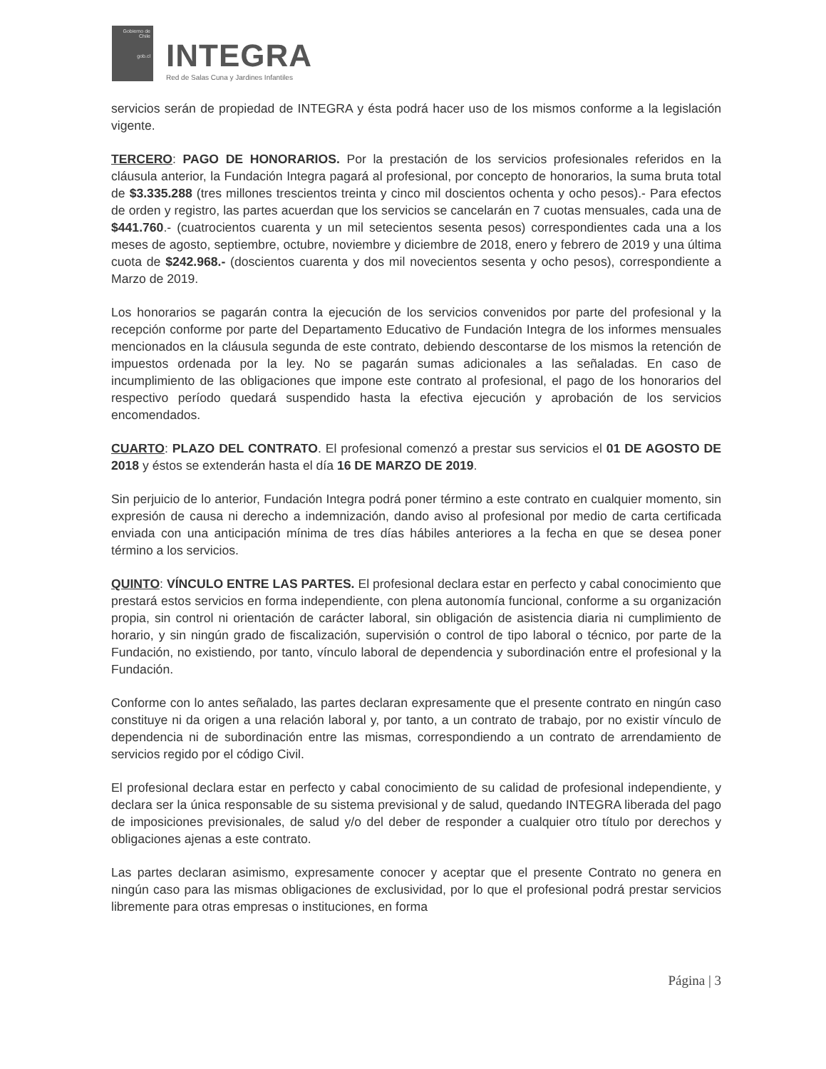Gobierno de Chile
gob.cl
INTEGRA
Red de Salas Cuna y Jardines Infantiles
servicios serán de propiedad de INTEGRA y ésta podrá hacer uso de los mismos conforme a la legislación vigente.
TERCERO: PAGO DE HONORARIOS. Por la prestación de los servicios profesionales referidos en la cláusula anterior, la Fundación Integra pagará al profesional, por concepto de honorarios, la suma bruta total de $3.335.288 (tres millones trescientos treinta y cinco mil doscientos ochenta y ocho pesos).- Para efectos de orden y registro, las partes acuerdan que los servicios se cancelarán en 7 cuotas mensuales, cada una de $441.760.- (cuatrocientos cuarenta y un mil setecientos sesenta pesos) correspondientes cada una a los meses de agosto, septiembre, octubre, noviembre y diciembre de 2018, enero y febrero de 2019 y una última cuota de $242.968.- (doscientos cuarenta y dos mil novecientos sesenta y ocho pesos), correspondiente a Marzo de 2019.
Los honorarios se pagarán contra la ejecución de los servicios convenidos por parte del profesional y la recepción conforme por parte del Departamento Educativo de Fundación Integra de los informes mensuales mencionados en la cláusula segunda de este contrato, debiendo descontarse de los mismos la retención de impuestos ordenada por la ley. No se pagarán sumas adicionales a las señaladas. En caso de incumplimiento de las obligaciones que impone este contrato al profesional, el pago de los honorarios del respectivo período quedará suspendido hasta la efectiva ejecución y aprobación de los servicios encomendados.
CUARTO: PLAZO DEL CONTRATO. El profesional comenzó a prestar sus servicios el 01 DE AGOSTO DE 2018 y éstos se extenderán hasta el día 16 DE MARZO DE 2019.
Sin perjuicio de lo anterior, Fundación Integra podrá poner término a este contrato en cualquier momento, sin expresión de causa ni derecho a indemnización, dando aviso al profesional por medio de carta certificada enviada con una anticipación mínima de tres días hábiles anteriores a la fecha en que se desea poner término a los servicios.
QUINTO: VÍNCULO ENTRE LAS PARTES. El profesional declara estar en perfecto y cabal conocimiento que prestará estos servicios en forma independiente, con plena autonomía funcional, conforme a su organización propia, sin control ni orientación de carácter laboral, sin obligación de asistencia diaria ni cumplimiento de horario, y sin ningún grado de fiscalización, supervisión o control de tipo laboral o técnico, por parte de la Fundación, no existiendo, por tanto, vínculo laboral de dependencia y subordinación entre el profesional y la Fundación.
Conforme con lo antes señalado, las partes declaran expresamente que el presente contrato en ningún caso constituye ni da origen a una relación laboral y, por tanto, a un contrato de trabajo, por no existir vínculo de dependencia ni de subordinación entre las mismas, correspondiendo a un contrato de arrendamiento de servicios regido por el código Civil.
El profesional declara estar en perfecto y cabal conocimiento de su calidad de profesional independiente, y declara ser la única responsable de su sistema previsional y de salud, quedando INTEGRA liberada del pago de imposiciones previsionales, de salud y/o del deber de responder a cualquier otro título por derechos y obligaciones ajenas a este contrato.
Las partes declaran asimismo, expresamente conocer y aceptar que el presente Contrato no genera en ningún caso para las mismas obligaciones de exclusividad, por lo que el profesional podrá prestar servicios libremente para otras empresas o instituciones, en forma
Página | 3